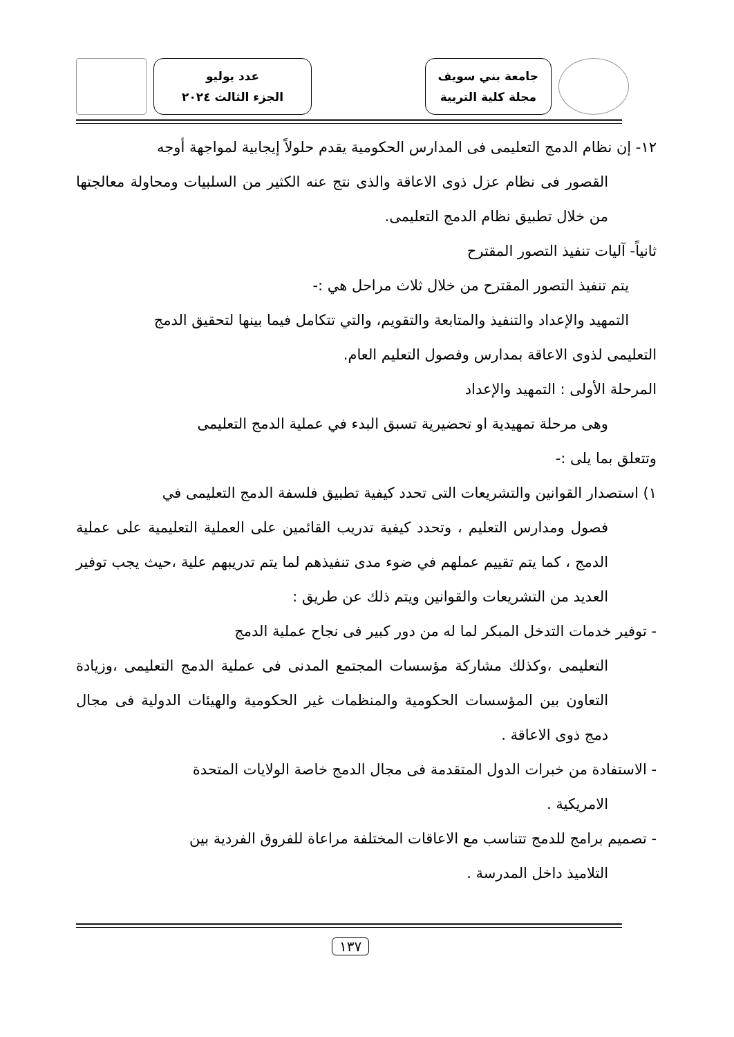جامعة بني سويف
مجلة كلية التربية
عدد يوليو
الجزء الثالث ٢٠٢٤
١٢- إن نظام الدمج التعليمى فى المدارس الحكومية يقدم حلولاً إيجابية لمواجهة أوجه
القصور فى نظام عزل ذوى الاعاقة والذى نتج عنه الكثير من السلبيات ومحاولة معالجتها من خلال تطبيق نظام الدمج التعليمى.
ثانياً- آليات تنفيذ التصور المقترح
يتم تنفيذ التصور المقترح من خلال ثلاث مراحل هي :-
التمهيد والإعداد والتنفيذ والمتابعة والتقويم، والتي تتكامل فيما بينها لتحقيق الدمج
التعليمى لذوى الاعاقة بمدارس وفصول التعليم العام.
المرحلة الأولى : التمهيد والإعداد
وهى مرحلة تمهيدية او تحضيرية تسبق البدء في عملية الدمج التعليمى
وتتعلق بما يلى :-
١) استصدار القوانين والتشريعات التى تحدد كيفية تطبيق فلسفة الدمج التعليمى في
فصول ومدارس التعليم ، وتحدد كيفية تدريب القائمين على العملية التعليمية على عملية الدمج ، كما يتم تقييم عملهم في ضوء مدى تنفيذهم لما يتم تدريبهم علية ،حيث يجب توفير العديد من التشريعات والقوانين ويتم ذلك عن طريق :
- توفير خدمات التدخل المبكر لما له من دور كبير فى نجاح عملية الدمج
التعليمى ،وكذلك مشاركة مؤسسات المجتمع المدنى فى عملية الدمج التعليمى ،وزيادة التعاون بين المؤسسات الحكومية والمنظمات غير الحكومية والهيئات الدولية فى مجال دمج ذوى الاعاقة .
- الاستفادة من خبرات الدول المتقدمة فى مجال الدمج خاصة الولايات المتحدة
الامريكية .
- تصميم برامج للدمج تتناسب مع الاعاقات المختلفة مراعاة للفروق الفردية بين
التلاميذ داخل المدرسة .
١٣٧